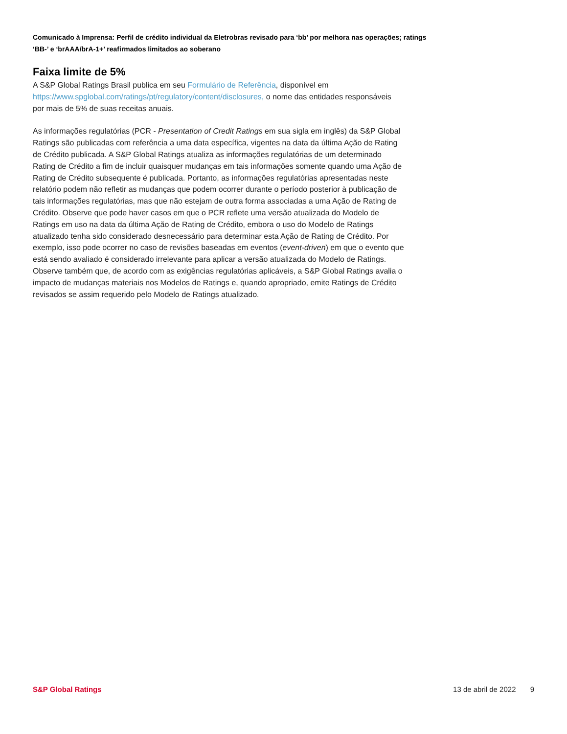Comunicado à Imprensa: Perfil de crédito individual da Eletrobras revisado para ‘bb’ por melhora nas operações; ratings ‘BB-’ e ‘brAAA/brA-1+’ reafirmados limitados ao soberano
Faixa limite de 5%
A S&P Global Ratings Brasil publica em seu Formulário de Referência, disponível em https://www.spglobal.com/ratings/pt/regulatory/content/disclosures, o nome das entidades responsáveis por mais de 5% de suas receitas anuais.
As informações regulatórias (PCR - Presentation of Credit Ratings em sua sigla em inglês) da S&P Global Ratings são publicadas com referência a uma data específica, vigentes na data da última Ação de Rating de Crédito publicada. A S&P Global Ratings atualiza as informações regulatórias de um determinado Rating de Crédito a fim de incluir quaisquer mudanças em tais informações somente quando uma Ação de Rating de Crédito subsequente é publicada. Portanto, as informações regulatórias apresentadas neste relatório podem não refletir as mudanças que podem ocorrer durante o período posterior à publicação de tais informações regulatórias, mas que não estejam de outra forma associadas a uma Ação de Rating de Crédito. Observe que pode haver casos em que o PCR reflete uma versão atualizada do Modelo de Ratings em uso na data da última Ação de Rating de Crédito, embora o uso do Modelo de Ratings atualizado tenha sido considerado desnecessário para determinar esta Ação de Rating de Crédito. Por exemplo, isso pode ocorrer no caso de revisões baseadas em eventos (event-driven) em que o evento que está sendo avaliado é considerado irrelevante para aplicar a versão atualizada do Modelo de Ratings. Observe também que, de acordo com as exigências regulatórias aplicáveis, a S&P Global Ratings avalia o impacto de mudanças materiais nos Modelos de Ratings e, quando apropriado, emite Ratings de Crédito revisados se assim requerido pelo Modelo de Ratings atualizado.
S&P Global Ratings 13 de abril de 2022 9